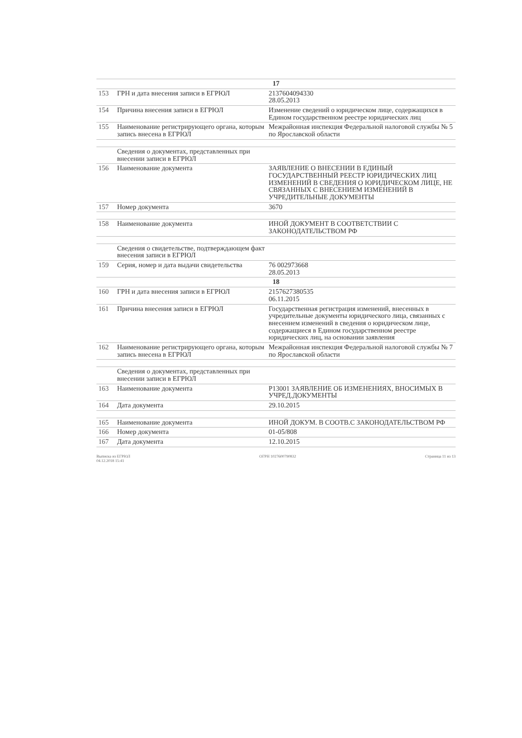| 17 | | |
| 153 | ГРН и дата внесения записи в ЕГРЮЛ | 2137604094330 28.05.2013 |
| 154 | Причина внесения записи в ЕГРЮЛ | Изменение сведений о юридическом лице, содержащихся в Едином государственном реестре юридических лиц |
| 155 | Наименование регистрирующего органа, которым запись внесена в ЕГРЮЛ | Межрайонная инспекция Федеральной налоговой службы № 5 по Ярославской области |
| | Сведения о документах, представленных при внесении записи в ЕГРЮЛ | |
| 156 | Наименование документа | ЗАЯВЛЕНИЕ О ВНЕСЕНИИ В ЕДИНЫЙ ГОСУДАРСТВЕННЫЙ РЕЕСТР ЮРИДИЧЕСКИХ ЛИЦ ИЗМЕНЕНИЙ В СВЕДЕНИЯ О ЮРИДИЧЕСКОМ ЛИЦЕ, НЕ СВЯЗАННЫХ С ВНЕСЕНИЕМ ИЗМЕНЕНИЙ В УЧРЕДИТЕЛЬНЫЕ ДОКУМЕНТЫ |
| 157 | Номер документа | 3670 |
| 158 | Наименование документа | ИНОЙ ДОКУМЕНТ В СООТВЕТСТВИИ С ЗАКОНОДАТЕЛЬСТВОМ РФ |
| | Сведения о свидетельстве, подтверждающем факт внесения записи в ЕГРЮЛ | |
| 159 | Серия, номер и дата выдачи свидетельства | 76 002973668 28.05.2013 |
| 18 | | |
| 160 | ГРН и дата внесения записи в ЕГРЮЛ | 2157627380535 06.11.2015 |
| 161 | Причина внесения записи в ЕГРЮЛ | Государственная регистрация изменений, внесенных в учредительные документы юридического лица, связанных с внесением изменений в сведения о юридическом лице, содержащиеся в Едином государственном реестре юридических лиц, на основании заявления |
| 162 | Наименование регистрирующего органа, которым запись внесена в ЕГРЮЛ | Межрайонная инспекция Федеральной налоговой службы № 7 по Ярославской области |
| | Сведения о документах, представленных при внесении записи в ЕГРЮЛ | |
| 163 | Наименование документа | Р13001 ЗАЯВЛЕНИЕ ОБ ИЗМЕНЕНИЯХ, ВНОСИМЫХ В УЧРЕД.ДОКУМЕНТЫ |
| 164 | Дата документа | 29.10.2015 |
| 165 | Наименование документа | ИНОЙ ДОКУМ. В СООТВ.С ЗАКОНОДАТЕЛЬСТВОМ РФ |
| 166 | Номер документа | 01-05/808 |
| 167 | Дата документа | 12.10.2015 |
Выписка из ЕГРЮЛ
04.12.2018 15:41 ОГРН 1027600790832 Страница 11 из 13